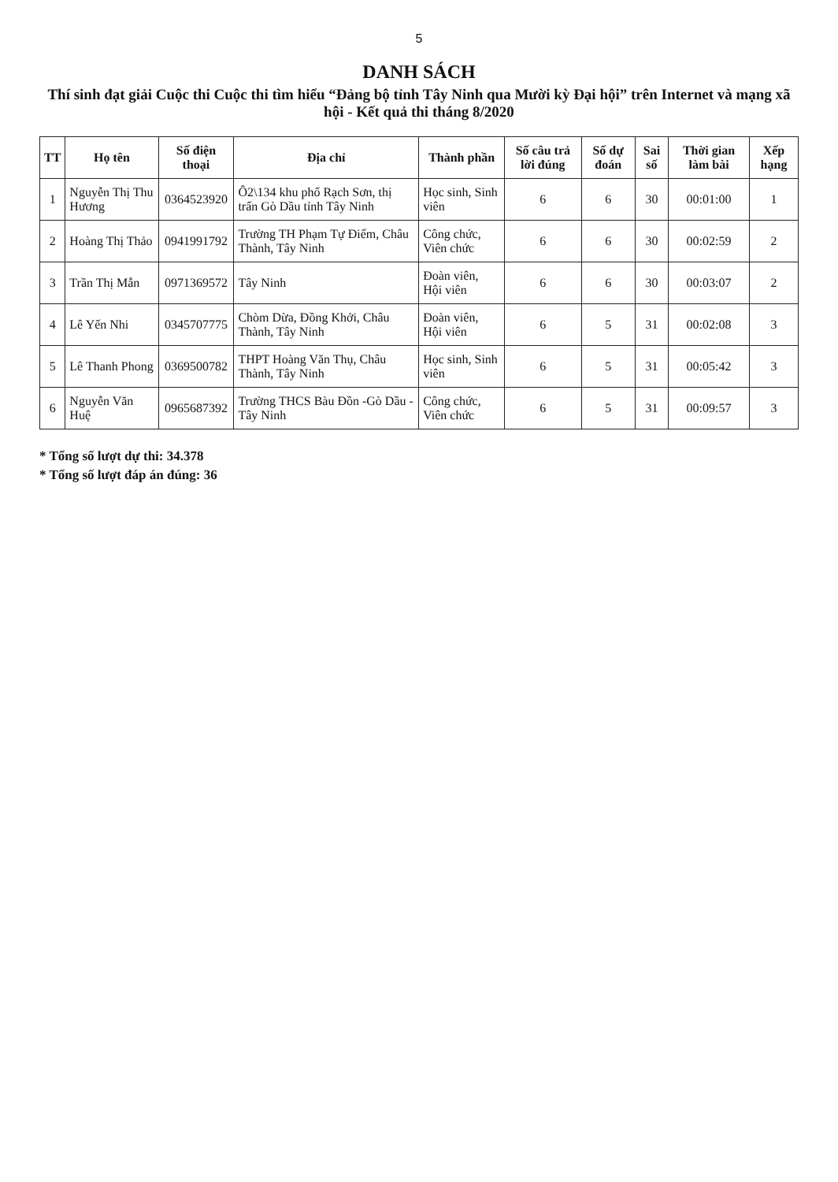5
DANH SÁCH
Thí sinh đạt giải Cuộc thi Cuộc thi tìm hiểu “Đảng bộ tỉnh Tây Ninh qua Mười kỳ Đại hội” trên Internet và mạng xã hội - Kết quả thi tháng 8/2020
| TT | Họ tên | Số điện thoại | Địa chỉ | Thành phần | Số câu trả lời đúng | Số dự đoán | Sai số | Thời gian làm bài | Xếp hạng |
| --- | --- | --- | --- | --- | --- | --- | --- | --- | --- |
| 1 | Nguyễn Thị Thu Hương | 0364523920 | Ô2\134 khu phố Rạch Sơn, thị trấn Gò Dầu tỉnh Tây Ninh | Học sinh, Sinh viên | 6 | 6 | 30 | 00:01:00 | 1 |
| 2 | Hoàng Thị Thảo | 0941991792 | Trường TH Phạm Tự Điểm, Châu Thành, Tây Ninh | Công chức, Viên chức | 6 | 6 | 30 | 00:02:59 | 2 |
| 3 | Trần Thị Mẫn | 0971369572 | Tây Ninh | Đoàn viên, Hội viên | 6 | 6 | 30 | 00:03:07 | 2 |
| 4 | Lê Yến Nhi | 0345707775 | Chòm Dừa, Đồng Khởi, Châu Thành, Tây Ninh | Đoàn viên, Hội viên | 6 | 5 | 31 | 00:02:08 | 3 |
| 5 | Lê Thanh Phong | 0369500782 | THPT Hoàng Văn Thụ, Châu Thành, Tây Ninh | Học sinh, Sinh viên | 6 | 5 | 31 | 00:05:42 | 3 |
| 6 | Nguyễn Văn Huệ | 0965687392 | Trường THCS Bàu Đồn -Gò Dầu -Tây Ninh | Công chức, Viên chức | 6 | 5 | 31 | 00:09:57 | 3 |
* Tổng số lượt dự thi: 34.378
* Tổng số lượt đáp án đúng: 36